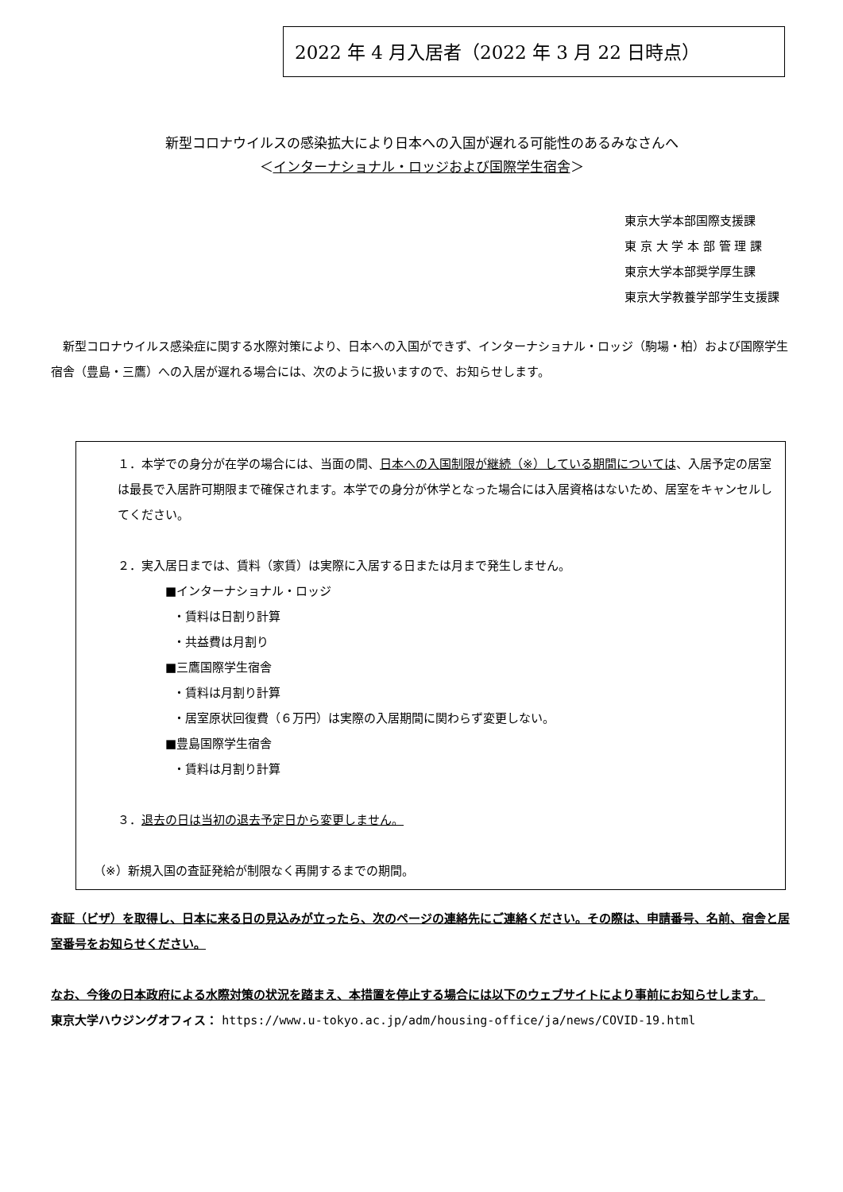2022 年 4 月入居者（2022 年 3 月 22 日時点）
新型コロナウイルスの感染拡大により日本への入国が遅れる可能性のあるみなさんへ
＜インターナショナル・ロッジおよび国際学生宿舎＞
東京大学本部国際支援課
東 京 大 学 本 部 管 理 課
東京大学本部奨学厚生課
東京大学教養学部学生支援課
新型コロナウイルス感染症に関する水際対策により、日本への入国ができず、インターナショナル・ロッジ（駒場・柏）および国際学生宿舎（豊島・三鷹）への入居が遅れる場合には、次のように扱いますので、お知らせします。
１．本学での身分が在学の場合には、当面の間、日本への入国制限が継続（※）している期間については、入居予定の居室は最長で入居許可期限まで確保されます。本学での身分が休学となった場合には入居資格はないため、居室をキャンセルしてください。
２．実入居日までは、賃料（家賃）は実際に入居する日または月まで発生しません。
■インターナショナル・ロッジ
・賃料は日割り計算
・共益費は月割り
■三鷹国際学生宿舎
・賃料は月割り計算
・居室原状回復費（６万円）は実際の入居期間に関わらず変更しない。
■豊島国際学生宿舎
・賃料は月割り計算
３．退去の日は当初の退去予定日から変更しません。
（※）新規入国の査証発給が制限なく再開するまでの期間。
査証（ビザ）を取得し、日本に来る日の見込みが立ったら、次のページの連絡先にご連絡ください。その際は、申請番号、名前、宿舎と居室番号をお知らせください。
なお、今後の日本政府による水際対策の状況を踏まえ、本措置を停止する場合には以下のウェブサイトにより事前にお知らせします。
東京大学ハウジングオフィス： https://www.u-tokyo.ac.jp/adm/housing-office/ja/news/COVID-19.html